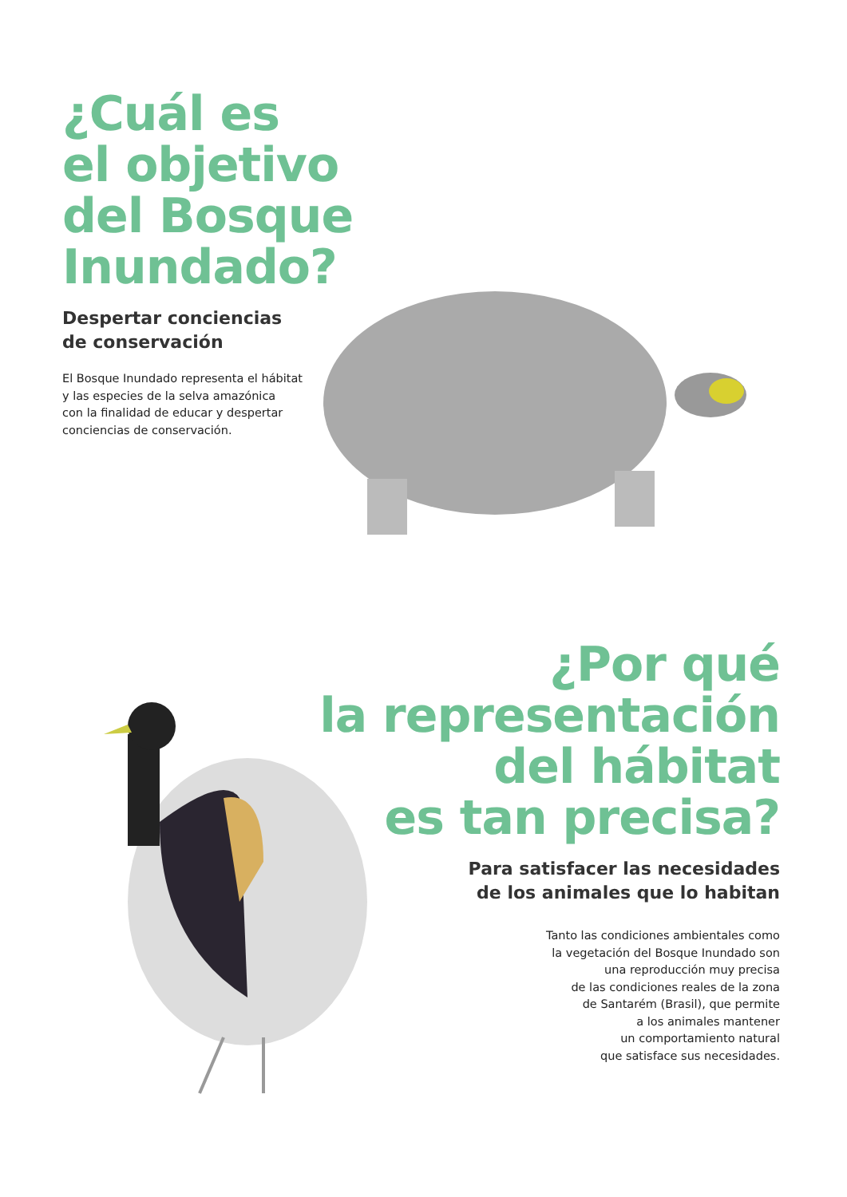¿Cuál es
el objetivo
del Bosque
Inundado?
Despertar conciencias
de conservación
El Bosque Inundado representa el hábitat
y las especies de la selva amazónica
con la finalidad de educar y despertar
conciencias de conservación.
¿Por qué
la representación
del hábitat
es tan precisa?
Para satisfacer las necesidades
de los animales que lo habitan
Tanto las condiciones ambientales como
la vegetación del Bosque Inundado son
una reproducción muy precisa
de las condiciones reales de la zona
de Santarém (Brasil), que permite
a los animales mantener
un comportamiento natural
que satisface sus necesidades.